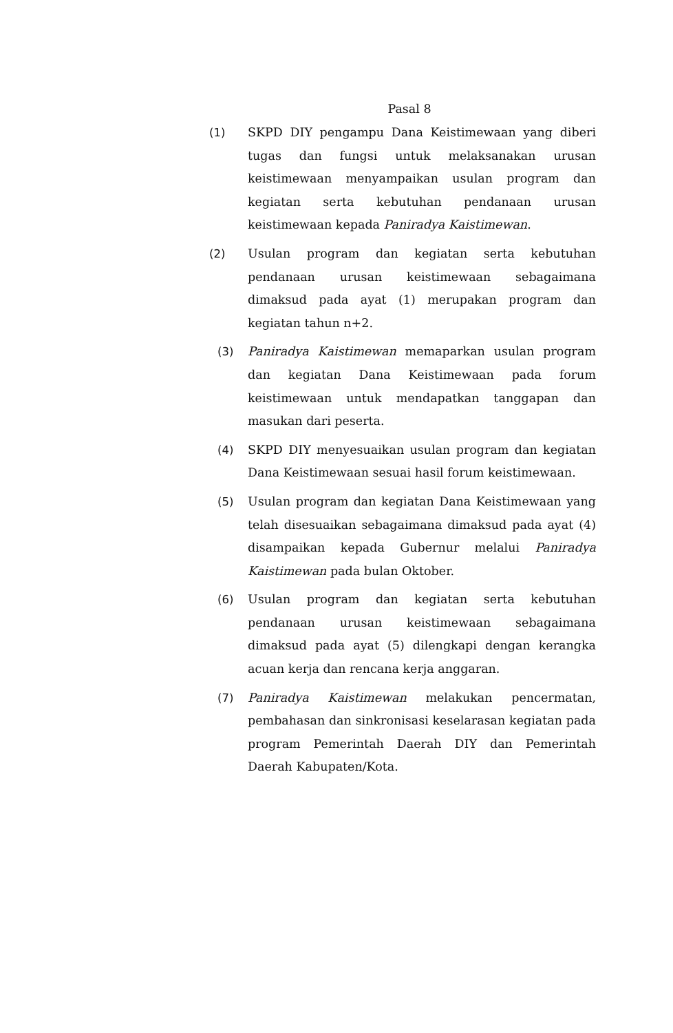Pasal 8
(1) SKPD DIY pengampu Dana Keistimewaan yang diberi tugas dan fungsi untuk melaksanakan urusan keistimewaan menyampaikan usulan program dan kegiatan serta kebutuhan pendanaan urusan keistimewaan kepada Paniradya Kaistimewan.
(2) Usulan program dan kegiatan serta kebutuhan pendanaan urusan keistimewaan sebagaimana dimaksud pada ayat (1) merupakan program dan kegiatan tahun n+2.
(3) Paniradya Kaistimewan memaparkan usulan program dan kegiatan Dana Keistimewaan pada forum keistimewaan untuk mendapatkan tanggapan dan masukan dari peserta.
(4) SKPD DIY menyesuaikan usulan program dan kegiatan Dana Keistimewaan sesuai hasil forum keistimewaan.
(5) Usulan program dan kegiatan Dana Keistimewaan yang telah disesuaikan sebagaimana dimaksud pada ayat (4) disampaikan kepada Gubernur melalui Paniradya Kaistimewan pada bulan Oktober.
(6) Usulan program dan kegiatan serta kebutuhan pendanaan urusan keistimewaan sebagaimana dimaksud pada ayat (5) dilengkapi dengan kerangka acuan kerja dan rencana kerja anggaran.
(7) Paniradya Kaistimewan melakukan pencermatan, pembahasan dan sinkronisasi keselarasan kegiatan pada program Pemerintah Daerah DIY dan Pemerintah Daerah Kabupaten/Kota.